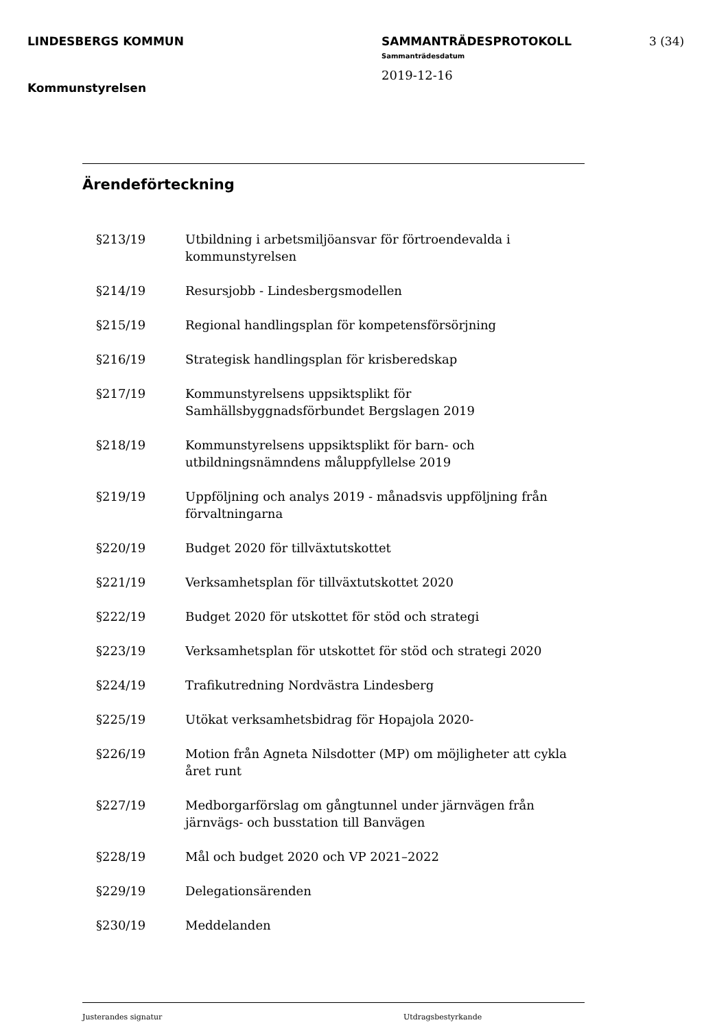LINDESBERGS KOMMUN
Kommunstyrelsen
SAMMANTRÄDESPROTOKOLL
Sammanträdesdatum
2019-12-16
3 (34)
Ärendeförteckning
§213/19 Utbildning i arbetsmiljöansvar för förtroendevalda i kommunstyrelsen
§214/19 Resursjobb - Lindesbergsmodellen
§215/19 Regional handlingsplan för kompetensförsörjning
§216/19 Strategisk handlingsplan för krisberedskap
§217/19 Kommunstyrelsens uppsiktsplikt för
Samhällsbyggnadsförbundet Bergslagen 2019
§218/19 Kommunstyrelsens uppsiktsplikt för barn- och
utbildningsnämndens måluppfyllelse 2019
§219/19 Uppföljning och analys 2019 - månadsvis uppföljning från förvaltningarna
§220/19 Budget 2020 för tillväxtutskottet
§221/19 Verksamhetsplan för tillväxtutskottet 2020
§222/19 Budget 2020 för utskottet för stöd och strategi
§223/19 Verksamhetsplan för utskottet för stöd och strategi 2020
§224/19 Trafikutredning Nordvästra Lindesberg
§225/19 Utökat verksamhetsbidrag för Hopajola 2020-
§226/19 Motion från Agneta Nilsdotter (MP) om möjligheter att cykla året runt
§227/19 Medborgarförslag om gångtunnel under järnvägen från
järnvägs- och busstation till Banvägen
§228/19 Mål och budget 2020 och VP 2021–2022
§229/19 Delegationsärenden
§230/19 Meddelanden
Justerandes signatur Utdragsbestyrkande